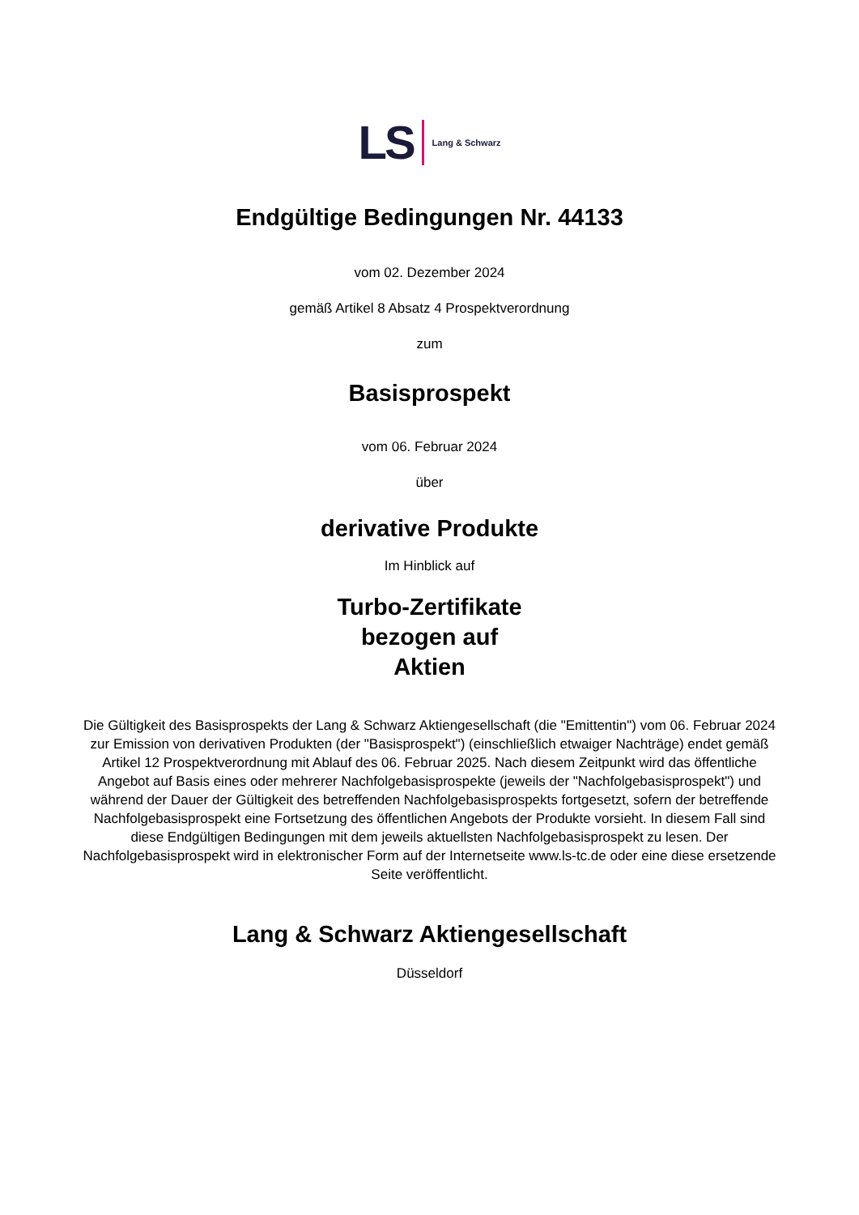LS Lang & Schwarz
Endgültige Bedingungen Nr. 44133
vom 02. Dezember 2024
gemäß Artikel 8 Absatz 4 Prospektverordnung
zum
Basisprospekt
vom 06. Februar 2024
über
derivative Produkte
Im Hinblick auf
Turbo-Zertifikate
bezogen auf
Aktien
Die Gültigkeit des Basisprospekts der Lang & Schwarz Aktiengesellschaft (die "Emittentin") vom 06. Februar 2024 zur Emission von derivativen Produkten (der "Basisprospekt") (einschließlich etwaiger Nachträge) endet gemäß Artikel 12 Prospektverordnung mit Ablauf des 06. Februar 2025. Nach diesem Zeitpunkt wird das öffentliche Angebot auf Basis eines oder mehrerer Nachfolgebasisprospekte (jeweils der "Nachfolgebasisprospekt") und während der Dauer der Gültigkeit des betreffenden Nachfolgebasisprospekts fortgesetzt, sofern der betreffende Nachfolgebasisprospekt eine Fortsetzung des öffentlichen Angebots der Produkte vorsieht. In diesem Fall sind diese Endgültigen Bedingungen mit dem jeweils aktuellsten Nachfolgebasisprospekt zu lesen. Der Nachfolgebasisprospekt wird in elektronischer Form auf der Internetseite www.ls-tc.de oder eine diese ersetzende Seite veröffentlicht.
Lang & Schwarz Aktiengesellschaft
Düsseldorf